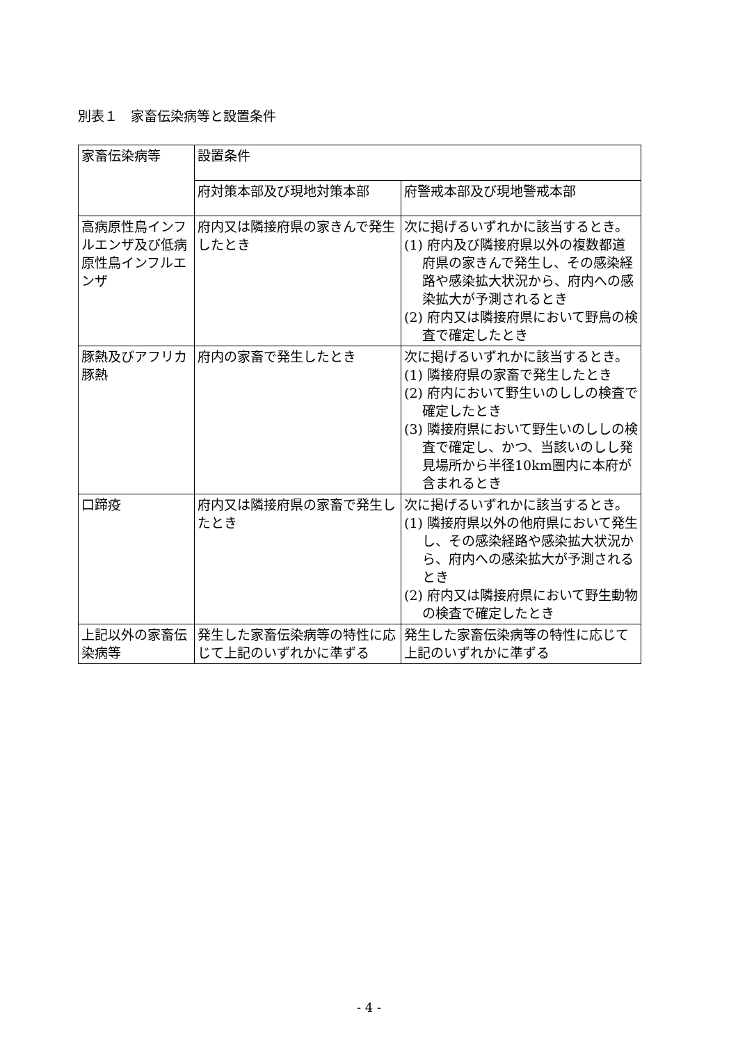別表１　家畜伝染病等と設置条件
| 家畜伝染病等 | 設置条件 | |
| --- | --- | --- |
| | 府対策本部及び現地対策本部 | 府警戒本部及び現地警戒本部 |
| 高病原性鳥インフルエンザ及び低病原性鳥インフルエンザ | 府内又は隣接府県の家きんで発生したとき | 次に掲げるいずれかに該当するとき。 (1) 府内及び隣接府県以外の複数都道府県の家きんで発生し、その感染経路や感染拡大状況から、府内への感染拡大が予測されるとき (2) 府内又は隣接府県において野鳥の検査で確定したとき |
| 豚熱及びアフリカ豚熱 | 府内の家畜で発生したとき | 次に掲げるいずれかに該当するとき。 (1) 隣接府県の家畜で発生したとき (2) 府内において野生いのししの検査で確定したとき (3) 隣接府県において野生いのししの検査で確定し、かつ、当該いのしし発見場所から半径10km圏内に本府が含まれるとき |
| 口蹄疫 | 府内又は隣接府県の家畜で発生したとき | 次に掲げるいずれかに該当するとき。 (1) 隣接府県以外の他府県において発生し、その感染経路や感染拡大状況から、府内への感染拡大が予測されるとき (2) 府内又は隣接府県において野生動物の検査で確定したとき |
| 上記以外の家畜伝染病等 | 発生した家畜伝染病等の特性に応じて上記のいずれかに準ずる | 発生した家畜伝染病等の特性に応じて上記のいずれかに準ずる |
- 4 -